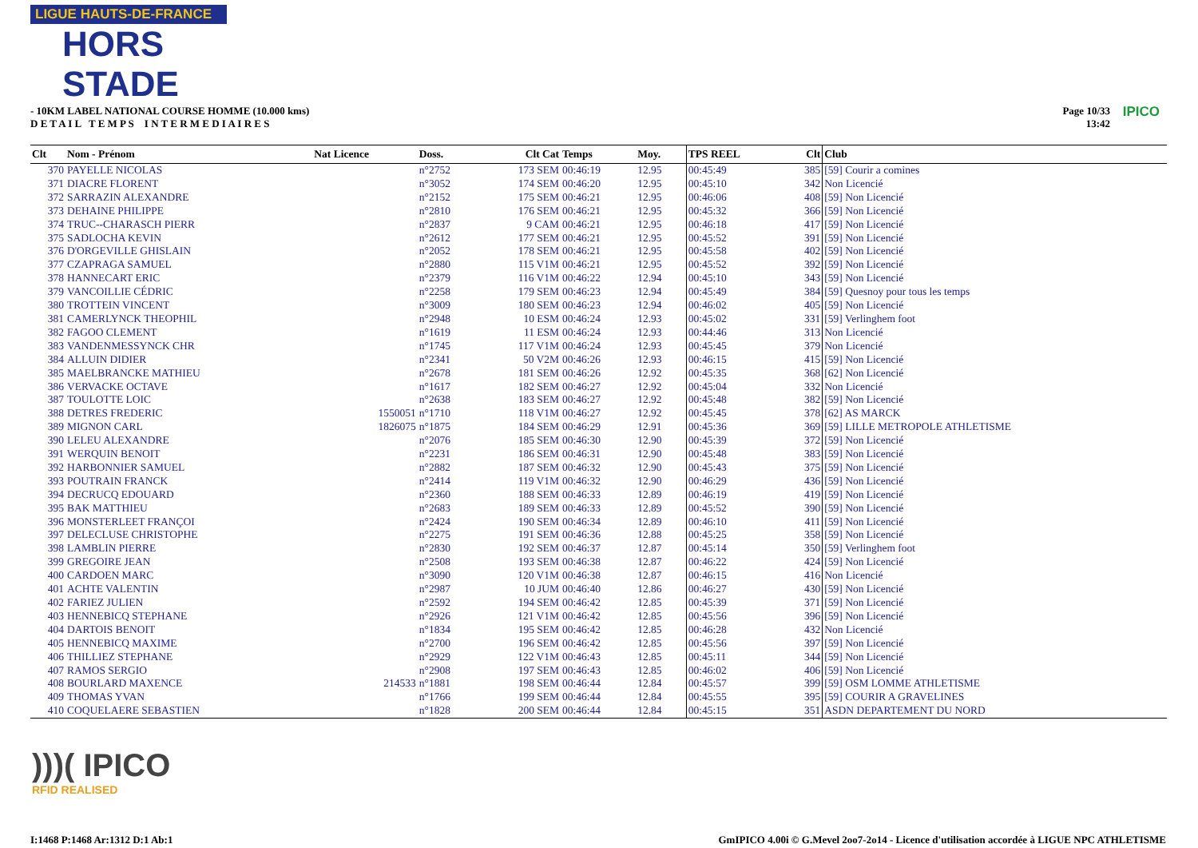LIGUE HAUTS-DE-FRANCE
HORS STADE
- 10KM LABEL NATIONAL COURSE HOMME (10.000 kms)
D E T A I L T E M P S I N T E R M E D I A I R E S
Page 10/33
13:42
IPICO
| Clt | Nom - Prénom | Nat Licence | Doss. | Clt Cat | Temps | Moy. | TPS REEL | Clt | Club |
| --- | --- | --- | --- | --- | --- | --- | --- | --- | --- |
| 370 | PAYELLE NICOLAS | | n°2752 | 173 SEM | 00:46:19 | 12.95 | 00:45:49 | 385 | [59] Courir a comines |
| 371 | DIACRE FLORENT | | n°3052 | 174 SEM | 00:46:20 | 12.95 | 00:45:10 | 342 | Non Licencié |
| 372 | SARRAZIN ALEXANDRE | | n°2152 | 175 SEM | 00:46:21 | 12.95 | 00:46:06 | 408 | [59] Non Licencié |
| 373 | DEHAINE PHILIPPE | | n°2810 | 176 SEM | 00:46:21 | 12.95 | 00:45:32 | 366 | [59] Non Licencié |
| 374 | TRUC--CHARASCH PIERR | | n°2837 | 9 CAM | 00:46:21 | 12.95 | 00:46:18 | 417 | [59] Non Licencié |
| 375 | SADLOCHA KEVIN | | n°2612 | 177 SEM | 00:46:21 | 12.95 | 00:45:52 | 391 | [59] Non Licencié |
| 376 | D'ORGEVILLE GHISLAIN | | n°2052 | 178 SEM | 00:46:21 | 12.95 | 00:45:58 | 402 | [59] Non Licencié |
| 377 | CZAPRAGA SAMUEL | | n°2880 | 115 V1M | 00:46:21 | 12.95 | 00:45:52 | 392 | [59] Non Licencié |
| 378 | HANNECART ERIC | | n°2379 | 116 V1M | 00:46:22 | 12.94 | 00:45:10 | 343 | [59] Non Licencié |
| 379 | VANCOILLIE CÉDRIC | | n°2258 | 179 SEM | 00:46:23 | 12.94 | 00:45:49 | 384 | [59] Quesnoy pour tous les temps |
| 380 | TROTTEIN VINCENT | | n°3009 | 180 SEM | 00:46:23 | 12.94 | 00:46:02 | 405 | [59] Non Licencié |
| 381 | CAMERLYNCK THEOPHIL | | n°2948 | 10 ESM | 00:46:24 | 12.93 | 00:45:02 | 331 | [59] Verlinghem foot |
| 382 | FAGOO CLEMENT | | n°1619 | 11 ESM | 00:46:24 | 12.93 | 00:44:46 | 313 | Non Licencié |
| 383 | VANDENMESSYNCK CHR | | n°1745 | 117 V1M | 00:46:24 | 12.93 | 00:45:45 | 379 | Non Licencié |
| 384 | ALLUIN DIDIER | | n°2341 | 50 V2M | 00:46:26 | 12.93 | 00:46:15 | 415 | [59] Non Licencié |
| 385 | MAELBRANCKE MATHIEU | | n°2678 | 181 SEM | 00:46:26 | 12.92 | 00:45:35 | 368 | [62] Non Licencié |
| 386 | VERVACKE OCTAVE | | n°1617 | 182 SEM | 00:46:27 | 12.92 | 00:45:04 | 332 | Non Licencié |
| 387 | TOULOTTE LOIC | | n°2638 | 183 SEM | 00:46:27 | 12.92 | 00:45:48 | 382 | [59] Non Licencié |
| 388 | DETRES FREDERIC | 1550051 | n°1710 | 118 V1M | 00:46:27 | 12.92 | 00:45:45 | 378 | [62] AS MARCK |
| 389 | MIGNON CARL | 1826075 | n°1875 | 184 SEM | 00:46:29 | 12.91 | 00:45:36 | 369 | [59] LILLE METROPOLE ATHLETISME |
| 390 | LELEU ALEXANDRE | | n°2076 | 185 SEM | 00:46:30 | 12.90 | 00:45:39 | 372 | [59] Non Licencié |
| 391 | WERQUIN BENOIT | | n°2231 | 186 SEM | 00:46:31 | 12.90 | 00:45:48 | 383 | [59] Non Licencié |
| 392 | HARBONNIER SAMUEL | | n°2882 | 187 SEM | 00:46:32 | 12.90 | 00:45:43 | 375 | [59] Non Licencié |
| 393 | POUTRAIN FRANCK | | n°2414 | 119 V1M | 00:46:32 | 12.90 | 00:46:29 | 436 | [59] Non Licencié |
| 394 | DECRUCQ EDOUARD | | n°2360 | 188 SEM | 00:46:33 | 12.89 | 00:46:19 | 419 | [59] Non Licencié |
| 395 | BAK MATTHIEU | | n°2683 | 189 SEM | 00:46:33 | 12.89 | 00:45:52 | 390 | [59] Non Licencié |
| 396 | MONSTERLEET FRANÇOI | | n°2424 | 190 SEM | 00:46:34 | 12.89 | 00:46:10 | 411 | [59] Non Licencié |
| 397 | DELECLUSE CHRISTOPHE | | n°2275 | 191 SEM | 00:46:36 | 12.88 | 00:45:25 | 358 | [59] Non Licencié |
| 398 | LAMBLIN PIERRE | | n°2830 | 192 SEM | 00:46:37 | 12.87 | 00:45:14 | 350 | [59] Verlinghem foot |
| 399 | GREGOIRE JEAN | | n°2508 | 193 SEM | 00:46:38 | 12.87 | 00:46:22 | 424 | [59] Non Licencié |
| 400 | CARDOEN MARC | | n°3090 | 120 V1M | 00:46:38 | 12.87 | 00:46:15 | 416 | Non Licencié |
| 401 | ACHTE VALENTIN | | n°2987 | 10 JUM | 00:46:40 | 12.86 | 00:46:27 | 430 | [59] Non Licencié |
| 402 | FARIEZ JULIEN | | n°2592 | 194 SEM | 00:46:42 | 12.85 | 00:45:39 | 371 | [59] Non Licencié |
| 403 | HENNEBICQ STEPHANE | | n°2926 | 121 V1M | 00:46:42 | 12.85 | 00:45:56 | 396 | [59] Non Licencié |
| 404 | DARTOIS BENOIT | | n°1834 | 195 SEM | 00:46:42 | 12.85 | 00:46:28 | 432 | Non Licencié |
| 405 | HENNEBICQ MAXIME | | n°2700 | 196 SEM | 00:46:42 | 12.85 | 00:45:56 | 397 | [59] Non Licencié |
| 406 | THILLIEZ STEPHANE | | n°2929 | 122 V1M | 00:46:43 | 12.85 | 00:45:11 | 344 | [59] Non Licencié |
| 407 | RAMOS SERGIO | | n°2908 | 197 SEM | 00:46:43 | 12.85 | 00:46:02 | 406 | [59] Non Licencié |
| 408 | BOURLARD MAXENCE | 214533 | n°1881 | 198 SEM | 00:46:44 | 12.84 | 00:45:57 | 399 | [59] OSM LOMME ATHLETISME |
| 409 | THOMAS YVAN | | n°1766 | 199 SEM | 00:46:44 | 12.84 | 00:45:55 | 395 | [59] COURIR A GRAVELINES |
| 410 | COQUELAERE SEBASTIEN | | n°1828 | 200 SEM | 00:46:44 | 12.84 | 00:45:15 | 351 | ASDN DEPARTEMENT DU NORD |
)))( IPICO
RFID REALISED
I:1468 P:1468 Ar:1312 D:1 Ab:1
GmIPICO 4.00i © G.Mevel 2oo7-2o14 - Licence d'utilisation accordée à LIGUE NPC ATHLETISME